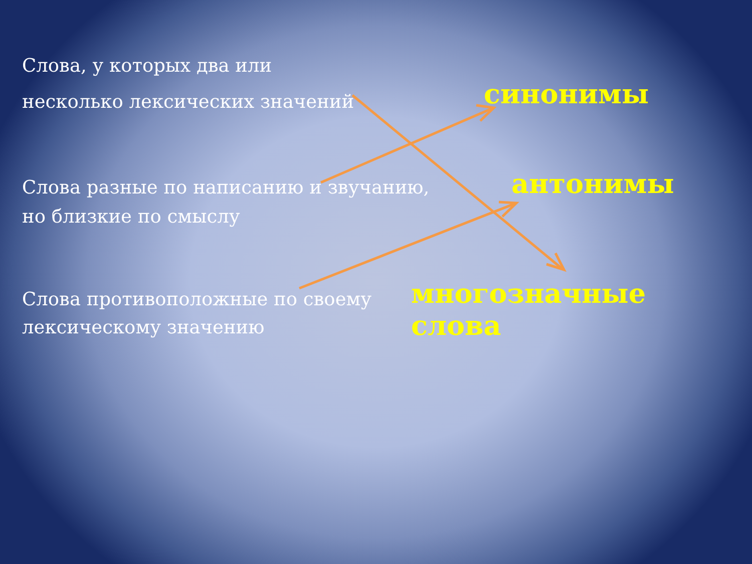Слова, у которых два или
несколько лексических значений
Слова разные по написанию и звучанию,
но близкие по смыслу
Слова противоположные по своему
лексическому значению
синонимы
антонимы
многозначные слова